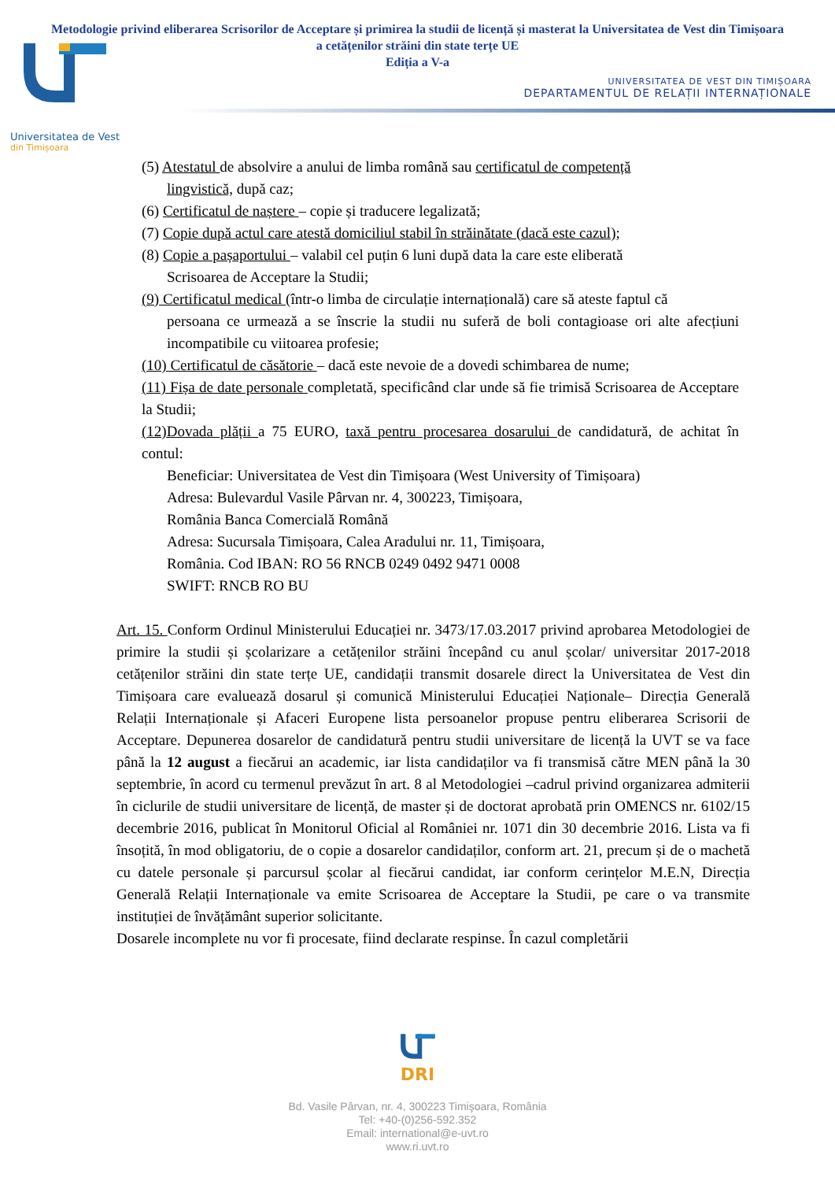Metodologie privind eliberarea Scrisorilor de Acceptare și primirea la studii de licență și masterat la Universitatea de Vest din Timișoara a cetățenilor străini din state terțe UE
Ediția a V-a
UNIVERSITATEA DE VEST DIN TIMIȘOARA
DEPARTAMENTUL DE RELAȚII INTERNAȚIONALE
Universitatea de Vest
din Timișoara
(5) Atestatul de absolvire a anului de limba română sau certificatul de competență
lingvistică, după caz;
(6) Certificatul de naștere – copie și traducere legalizată;
(7) Copie după actul care atestă domiciliul stabil în străinătate (dacă este cazul);
(8) Copie a pașaportului – valabil cel puțin 6 luni după data la care este eliberată
Scrisoarea de Acceptare la Studii;
(9) Certificatul medical (într-o limba de circulație internațională) care să ateste faptul că
persoana ce urmează a se înscrie la studii nu suferă de boli contagioase ori alte afecțiuni incompatibile cu viitoarea profesie;
(10) Certificatul de căsătorie – dacă este nevoie de a dovedi schimbarea de nume;
(11) Fișa de date personale completată, specificând clar unde să fie trimisă Scrisoarea de Acceptare la Studii;
(12)Dovada plății a 75 EURO, taxă pentru procesarea dosarului de candidatură, de achitat în contul:
Beneficiar: Universitatea de Vest din Timișoara (West University of Timișoara)
Adresa: Bulevardul Vasile Pârvan nr. 4, 300223, Timișoara,
România Banca Comercială Română
Adresa: Sucursala Timișoara, Calea Aradului nr. 11, Timișoara,
România. Cod IBAN: RO 56 RNCB 0249 0492 9471 0008
SWIFT: RNCB RO BU
Art. 15. Conform Ordinul Ministerului Educației nr. 3473/17.03.2017 privind aprobarea Metodologiei de primire la studii și școlarizare a cetățenilor străini începând cu anul școlar/ universitar 2017-2018 cetățenilor străini din state terțe UE, candidații transmit dosarele direct la Universitatea de Vest din Timișoara care evaluează dosarul și comunică Ministerului Educației Naționale– Direcția Generală Relații Internaționale și Afaceri Europene lista persoanelor propuse pentru eliberarea Scrisorii de Acceptare. Depunerea dosarelor de candidatură pentru studii universitare de licență la UVT se va face până la 12 august a fiecărui an academic, iar lista candidaților va fi transmisă către MEN până la 30 septembrie, în acord cu termenul prevăzut în art. 8 al Metodologiei –cadrul privind organizarea admiterii în ciclurile de studii universitare de licență, de master și de doctorat aprobată prin OMENCS nr. 6102/15 decembrie 2016, publicat în Monitorul Oficial al României nr. 1071 din 30 decembrie 2016. Lista va fi însoțită, în mod obligatoriu, de o copie a dosarelor candidaților, conform art. 21, precum și de o machetă cu datele personale și parcursul școlar al fiecărui candidat, iar conform cerințelor M.E.N, Direcția Generală Relații Internaționale va emite Scrisoarea de Acceptare la Studii, pe care o va transmite instituției de învățământ superior solicitante.
Dosarele incomplete nu vor fi procesate, fiind declarate respinse. În cazul completării
DRI
Bd. Vasile Pârvan, nr. 4, 300223 Timişoara, România
Tel: +40-(0)256-592.352
Email: international@e-uvt.ro
www.ri.uvt.ro